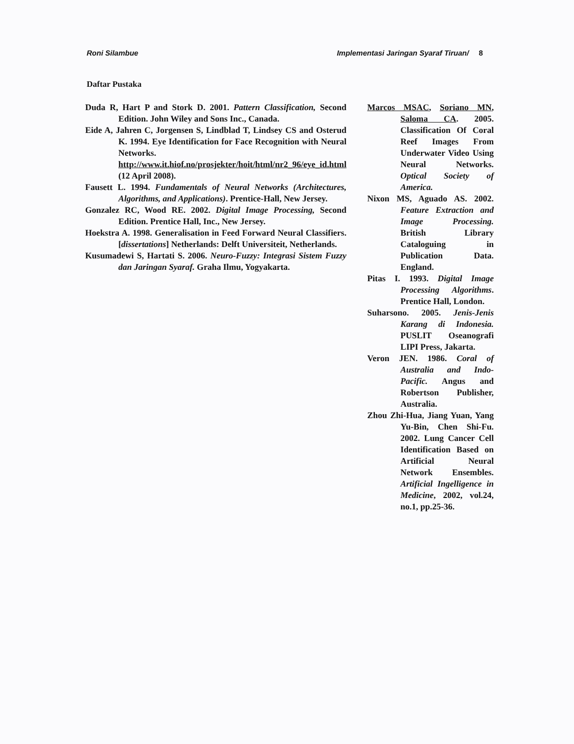Roni Silambue Implementasi Jaringan Syaraf Tiruan/ 8
Daftar Pustaka
Duda R, Hart P and Stork D. 2001. Pattern Classification, Second Edition. John Wiley and Sons Inc., Canada.
Eide A, Jahren C, Jorgensen S, Lindblad T, Lindsey CS and Osterud K. 1994. Eye Identification for Face Recognition with Neural Networks. http://www.it.hiof.no/prosjekter/hoit/html/nr2_96/eye_id.html (12 April 2008).
Fausett L. 1994. Fundamentals of Neural Networks (Architectures, Algorithms, and Applications). Prentice-Hall, New Jersey.
Gonzalez RC, Wood RE. 2002. Digital Image Processing, Second Edition. Prentice Hall, Inc., New Jersey.
Hoekstra A. 1998. Generalisation in Feed Forward Neural Classifiers. [dissertations] Netherlands: Delft Universiteit, Netherlands.
Kusumadewi S, Hartati S. 2006. Neuro-Fuzzy: Integrasi Sistem Fuzzy dan Jaringan Syaraf. Graha Ilmu, Yogyakarta.
Marcos MSAC, Soriano MN, Saloma CA. 2005. Classification Of Coral Reef Images From Underwater Video Using Neural Networks. Optical Society of America.
Nixon MS, Aguado AS. 2002. Feature Extraction and Image Processing. British Library Cataloguing in Publication Data. England.
Pitas I. 1993. Digital Image Processing Algorithms. Prentice Hall, London.
Suharsono. 2005. Jenis-Jenis Karang di Indonesia. PUSLIT Oseanografi LIPI Press, Jakarta.
Veron JEN. 1986. Coral of Australia and Indo-Pacific. Angus and Robertson Publisher, Australia.
Zhou Zhi-Hua, Jiang Yuan, Yang Yu-Bin, Chen Shi-Fu. 2002. Lung Cancer Cell Identification Based on Artificial Neural Network Ensembles. Artificial Ingelligence in Medicine, 2002, vol.24, no.1, pp.25-36.